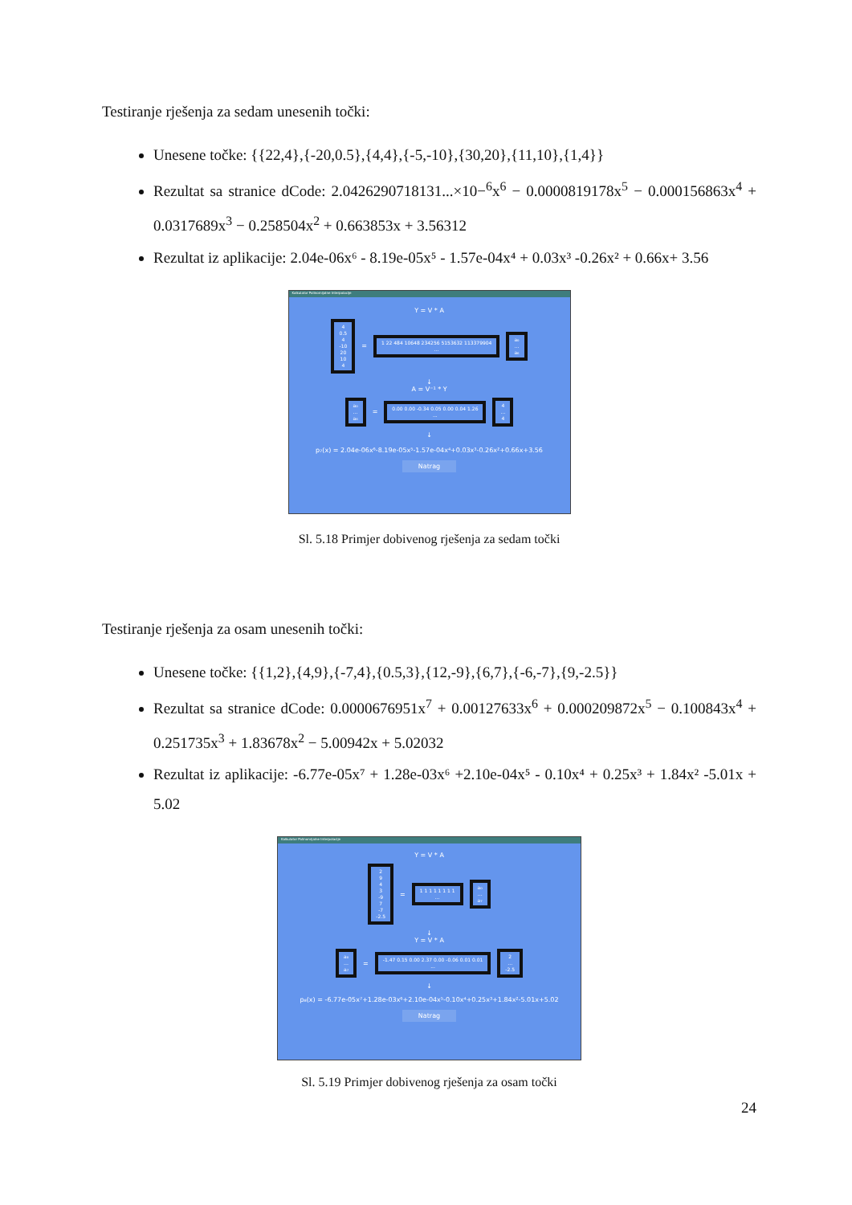Testiranje rješenja za sedam unesenih točki:
Unesene točke: {{22,4},{-20,0.5},{4,4},{-5,-10},{30,20},{11,10},{1,4}}
Rezultat sa stranice dCode: 2.0426290718131...×10−<sup>6</sup>x<sup>6</sup> − 0.0000819178x<sup>5</sup> − 0.000156863x<sup>4</sup> + 0.0317689x<sup>3</sup> − 0.258504x<sup>2</sup> + 0.663853x + 3.56312
Rezultat iz aplikacije: 2.04e-06x⁶ - 8.19e-05x⁵ - 1.57e-04x⁴ + 0.03x³ -0.26x² + 0.66x+ 3.56
Kalkulator Polinomijalne Interpolacije
Y = V * A
4
0.5
4
-10
20
10
4 = 1 22 484 10648 234256 5153632 113379904
... a₀
…
a₆
↓
A = V⁻¹ * Y
a₀
…
a₆ = 0.00 0.00 -0.34 0.05 0.00 0.04 1.26
... 4
…
4
↓
p₇(x) = 2.04e-06x⁶-8.19e-05x⁵-1.57e-04x⁴+0.03x³-0.26x²+0.66x+3.56
Natrag
Sl. 5.18 Primjer dobivenog rješenja za sedam točki
Testiranje rješenja za osam unesenih točki:
Unesene točke: {{1,2},{4,9},{-7,4},{0.5,3},{12,-9},{6,7},{-6,-7},{9,-2.5}}
Rezultat sa stranice dCode: 0.0000676951x<sup>7</sup> + 0.00127633x<sup>6</sup> + 0.000209872x<sup>5</sup> − 0.100843x<sup>4</sup> + 0.251735x<sup>3</sup> + 1.83678x<sup>2</sup> − 5.00942x + 5.02032
Rezultat iz aplikacije: -6.77e-05x⁷ + 1.28e-03x⁶ +2.10e-04x⁵ - 0.10x⁴ + 0.25x³ + 1.84x² -5.01x + 5.02
Kalkulator Polinomijalne Interpolacije
Y = V * A
2
9
4
3
-9
7
-7
-2.5 = 1 1 1 1 1 1 1 1
... a₀
…
a₇
↓
Y = V * A
a₀
…
a₇ = -1.47 0.15 0.00 2.37 0.00 -0.06 0.01 0.01
... 2
…
-2.5
↓
p₈(x) = -6.77e-05x⁷+1.28e-03x⁶+2.10e-04x⁵-0.10x⁴+0.25x³+1.84x²-5.01x+5.02
Natrag
Sl. 5.19 Primjer dobivenog rješenja za osam točki
24